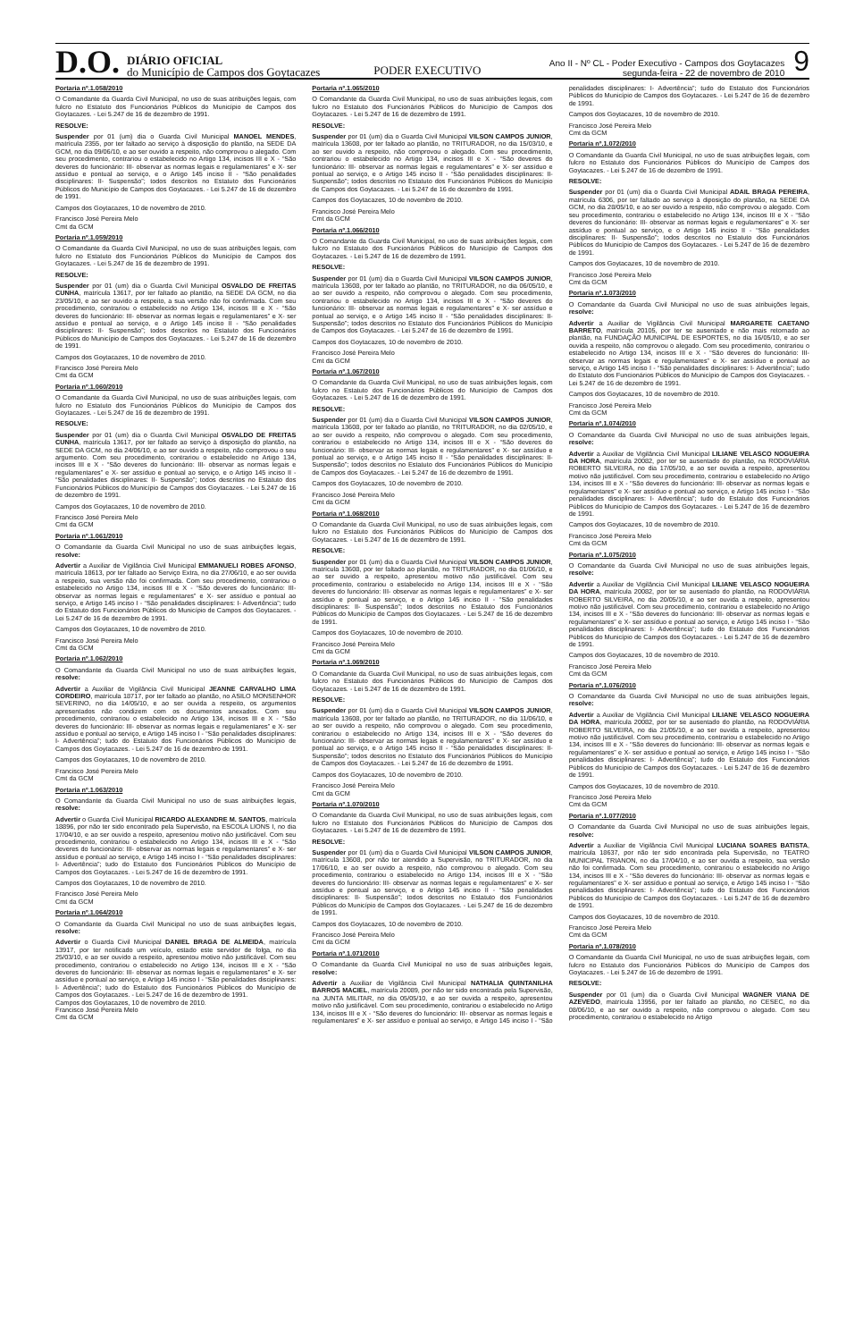D.O. DIÁRIO OFICIAL
do Município de Campos dos Goytacazes PODER EXECUTIVO Ano II - Nº CL - Poder Executivo - Campos dos Goytacazes
segunda-feira - 22 de novembro de 2010 9
Portaria nº.1.058/2010
O Comandante da Guarda Civil Municipal, no uso de suas atribuições legais, com fulcro no Estatuto dos Funcionários Públicos do Município de Campos dos Goytacazes. - Lei 5.247 de 16 de dezembro de 1991.
RESOLVE:
Suspender por 01 (um) dia o Guarda Civil Municipal MANOEL MENDES, matrícula 2355, por ter faltado ao serviço à disposição do plantão, na SEDE DA GCM, no dia 09/06/10, e ao ser ouvido a respeito, não comprovou o alegado. Com seu procedimento, contrariou o estabelecido no Artigo 134, incisos III e X - “São deveres do funcionário: III- observar as normas legais e regulamentares” e X- ser assíduo e pontual ao serviço, e o Artigo 145 inciso II - “São penalidades disciplinares: II- Suspensão”; todos descritos no Estatuto dos Funcionários Públicos do Município de Campos dos Goytacazes. - Lei 5.247 de 16 de dezembro de 1991.
Campos dos Goytacazes, 10 de novembro de 2010.
Francisco José Pereira Melo
Cmt da GCM
Portaria nº.1.059/2010
O Comandante da Guarda Civil Municipal, no uso de suas atribuições legais, com fulcro no Estatuto dos Funcionários Públicos do Município de Campos dos Goytacazes. - Lei 5.247 de 16 de dezembro de 1991.
RESOLVE:
Suspender por 01 (um) dia o Guarda Civil Municipal OSVALDO DE FREITAS CUNHA, matrícula 13617, por ter faltado ao plantão, na SEDE DA GCM, no dia 23/05/10, e ao ser ouvido a respeito, a sua versão não foi confirmada. Com seu procedimento, contrariou o estabelecido no Artigo 134, incisos III e X - “São deveres do funcionário: III- observar as normas legais e regulamentares” e X- ser assíduo e pontual ao serviço, e o Artigo 145 inciso II - “São penalidades disciplinares: II- Suspensão”; todos descritos no Estatuto dos Funcionários Públicos do Município de Campos dos Goytacazes. - Lei 5.247 de 16 de dezembro de 1991.
Campos dos Goytacazes, 10 de novembro de 2010.
Francisco José Pereira Melo
Cmt da GCM
Portaria nº.1.060/2010
O Comandante da Guarda Civil Municipal, no uso de suas atribuições legais, com fulcro no Estatuto dos Funcionários Públicos do Município de Campos dos Goytacazes. - Lei 5.247 de 16 de dezembro de 1991.
RESOLVE:
Suspender por 01 (um) dia o Guarda Civil Municipal OSVALDO DE FREITAS CUNHA, matrícula 13617, por ter faltado ao serviço à disposição do plantão, na SEDE DA GCM, no dia 24/06/10, e ao ser ouvido a respeito, não comprovou o seu argumento. Com seu procedimento, contrariou o estabelecido no Artigo 134, incisos III e X - “São deveres do funcionário: III- observar as normas legais e regulamentares” e X- ser assíduo e pontual ao serviço, e o Artigo 145 inciso II - “São penalidades disciplinares: II- Suspensão”; todos descritos no Estatuto dos Funcionários Públicos do Município de Campos dos Goytacazes. - Lei 5.247 de 16 de dezembro de 1991.
Campos dos Goytacazes, 10 de novembro de 2010.
Francisco José Pereira Melo
Cmt da GCM
Portaria nº.1.061/2010
O Comandante da Guarda Civil Municipal no uso de suas atribuições legais, resolve:
Advertir a Auxiliar de Vigilância Civil Municipal EMMANUELI ROBES AFONSO, matrícula 18613, por ter faltado ao Serviço Extra, no dia 27/06/10, e ao ser ouvida a respeito, sua versão não foi confirmada. Com seu procedimento, contrariou o estabelecido no Artigo 134, incisos III e X - “São deveres do funcionário: III- observar as normas legais e regulamentares” e X- ser assíduo e pontual ao serviço, e Artigo 145 inciso I - “São penalidades disciplinares: I- Advertência”; tudo do Estatuto dos Funcionários Públicos do Município de Campos dos Goytacazes. - Lei 5.247 de 16 de dezembro de 1991.
Campos dos Goytacazes, 10 de novembro de 2010.
Francisco José Pereira Melo
Cmt da GCM
Portaria nº.1.062/2010
O Comandante da Guarda Civil Municipal no uso de suas atribuições legais, resolve:
Advertir a Auxiliar de Vigilância Civil Municipal JEANNE CARVALHO LIMA CORDEIRO, matrícula 18717, por ter faltado ao plantão, no ASILO MONSENHOR SEVERINO, no dia 14/05/10, e ao ser ouvida a respeito, os argumentos apresentados não condizem com os documentos anexados. Com seu procedimento, contrariou o estabelecido no Artigo 134, incisos III e X - “São deveres do funcionário: III- observar as normas legais e regulamentares” e X- ser assíduo e pontual ao serviço, e Artigo 145 inciso I - “São penalidades disciplinares: I- Advertência”; tudo do Estatuto dos Funcionários Públicos do Município de Campos dos Goytacazes. - Lei 5.247 de 16 de dezembro de 1991.
Campos dos Goytacazes, 10 de novembro de 2010.
Francisco José Pereira Melo
Cmt da GCM
Portaria nº.1.063/2010
O Comandante da Guarda Civil Municipal no uso de suas atribuições legais, resolve:
Advertir o Guarda Civil Municipal RICARDO ALEXANDRE M. SANTOS, matrícula 18896, por não ter sido encontrado pela Supervisão, na ESCOLA LIONS I, no dia 17/04/10, e ao ser ouvido a respeito, apresentou motivo não justificável. Com seu procedimento, contrariou o estabelecido no Artigo 134, incisos III e X - “São deveres do funcionário: III- observar as normas legais e regulamentares” e X- ser assíduo e pontual ao serviço, e Artigo 145 inciso I - “São penalidades disciplinares: I- Advertência”; tudo do Estatuto dos Funcionários Públicos do Município de Campos dos Goytacazes. - Lei 5.247 de 16 de dezembro de 1991.
Campos dos Goytacazes, 10 de novembro de 2010.
Francisco José Pereira Melo
Cmt da GCM
Portaria nº.1.064/2010
O Comandante da Guarda Civil Municipal no uso de suas atribuições legais, resolve:
Advertir o Guarda Civil Municipal DANIEL BRAGA DE ALMEIDA, matrícula 13917, por ter notificado um veículo, estado este servidor de folga, no dia 25/03/10, e ao ser ouvido a respeito, apresentou motivo não justificável. Com seu procedimento, contrariou o estabelecido no Artigo 134, incisos III e X - “São deveres do funcionário: III- observar as normas legais e regulamentares” e X- ser assíduo e pontual ao serviço, e Artigo 145 inciso I - “São penalidades disciplinares: I- Advertência”; tudo do Estatuto dos Funcionários Públicos do Município de Campos dos Goytacazes. - Lei 5.247 de 16 de dezembro de 1991.
Campos dos Goytacazes, 10 de novembro de 2010.
Francisco José Pereira Melo
Cmt da GCM
Portaria nº.1.065/2010
O Comandante da Guarda Civil Municipal, no uso de suas atribuições legais, com fulcro no Estatuto dos Funcionários Públicos do Município de Campos dos Goytacazes. - Lei 5.247 de 16 de dezembro de 1991.
RESOLVE:
Suspender por 01 (um) dia o Guarda Civil Municipal VILSON CAMPOS JUNIOR, matrícula 13608, por ter faltado ao plantão, no TRITURADOR, no dia 15/03/10, e ao ser ouvido a respeito, não comprovou o alegado. Com seu procedimento, contrariou o estabelecido no Artigo 134, incisos III e X - “São deveres do funcionário: III- observar as normas legais e regulamentares” e X- ser assíduo e pontual ao serviço, e o Artigo 145 inciso II - “São penalidades disciplinares: II- Suspensão”; todos descritos no Estatuto dos Funcionários Públicos do Município de Campos dos Goytacazes. - Lei 5.247 de 16 de dezembro de 1991.
Campos dos Goytacazes, 10 de novembro de 2010.
Francisco José Pereira Melo
Cmt da GCM
Portaria nº.1.066/2010
O Comandante da Guarda Civil Municipal, no uso de suas atribuições legais, com fulcro no Estatuto dos Funcionários Públicos do Município de Campos dos Goytacazes. - Lei 5.247 de 16 de dezembro de 1991.
RESOLVE:
Suspender por 01 (um) dia o Guarda Civil Municipal VILSON CAMPOS JUNIOR, matrícula 13608, por ter faltado ao plantão, no TRITURADOR, no dia 06/05/10, e ao ser ouvido a respeito, não comprovou o alegado. Com seu procedimento, contrariou o estabelecido no Artigo 134, incisos III e X - “São deveres do funcionário: III- observar as normas legais e regulamentares” e X- ser assíduo e pontual ao serviço, e o Artigo 145 inciso II - “São penalidades disciplinares: II- Suspensão”; todos descritos no Estatuto dos Funcionários Públicos do Município de Campos dos Goytacazes. - Lei 5.247 de 16 de dezembro de 1991.
Campos dos Goytacazes, 10 de novembro de 2010.
Francisco José Pereira Melo
Cmt da GCM
Portaria nº.1.067/2010
O Comandante da Guarda Civil Municipal, no uso de suas atribuições legais, com fulcro no Estatuto dos Funcionários Públicos do Município de Campos dos Goytacazes. - Lei 5.247 de 16 de dezembro de 1991.
RESOLVE:
Suspender por 01 (um) dia o Guarda Civil Municipal VILSON CAMPOS JUNIOR, matrícula 13608, por ter faltado ao plantão, no TRITURADOR, no dia 02/05/10, e ao ser ouvido a respeito, não comprovou o alegado. Com seu procedimento, contrariou o estabelecido no Artigo 134, incisos III e X - “São deveres do funcionário: III- observar as normas legais e regulamentares” e X- ser assíduo e pontual ao serviço, e o Artigo 145 inciso II - “São penalidades disciplinares: II- Suspensão”; todos descritos no Estatuto dos Funcionários Públicos do Município de Campos dos Goytacazes. - Lei 5.247 de 16 de dezembro de 1991.
Campos dos Goytacazes, 10 de novembro de 2010.
Francisco José Pereira Melo
Cmt da GCM
Portaria nº.1.068/2010
O Comandante da Guarda Civil Municipal, no uso de suas atribuições legais, com fulcro no Estatuto dos Funcionários Públicos do Município de Campos dos Goytacazes. - Lei 5.247 de 16 de dezembro de 1991.
RESOLVE:
Suspender por 01 (um) dia o Guarda Civil Municipal VILSON CAMPOS JUNIOR, matrícula 13608, por ter faltado ao plantão, no TRITURADOR, no dia 01/06/10, e ao ser ouvido a respeito, apresentou motivo não justificável. Com seu procedimento, contrariou o estabelecido no Artigo 134, incisos III e X - “São deveres do funcionário: III- observar as normas legais e regulamentares” e X- ser assíduo e pontual ao serviço, e o Artigo 145 inciso II - “São penalidades disciplinares: II- Suspensão”; todos descritos no Estatuto dos Funcionários Públicos do Município de Campos dos Goytacazes. - Lei 5.247 de 16 de dezembro de 1991.
Campos dos Goytacazes, 10 de novembro de 2010.
Francisco José Pereira Melo
Cmt da GCM
Portaria nº.1.069/2010
O Comandante da Guarda Civil Municipal, no uso de suas atribuições legais, com fulcro no Estatuto dos Funcionários Públicos do Município de Campos dos Goytacazes. - Lei 5.247 de 16 de dezembro de 1991.
RESOLVE:
Suspender por 01 (um) dia o Guarda Civil Municipal VILSON CAMPOS JUNIOR, matrícula 13608, por ter faltado ao plantão, no TRITURADOR, no dia 11/06/10, e ao ser ouvido a respeito, não comprovou o alegado. Com seu procedimento, contrariou o estabelecido no Artigo 134, incisos III e X - “São deveres do funcionário: III- observar as normas legais e regulamentares” e X- ser assíduo e pontual ao serviço, e o Artigo 145 inciso II - “São penalidades disciplinares: II- Suspensão”; todos descritos no Estatuto dos Funcionários Públicos do Município de Campos dos Goytacazes. - Lei 5.247 de 16 de dezembro de 1991.
Campos dos Goytacazes, 10 de novembro de 2010.
Francisco José Pereira Melo
Cmt da GCM
Portaria nº.1.070/2010
O Comandante da Guarda Civil Municipal, no uso de suas atribuições legais, com fulcro no Estatuto dos Funcionários Públicos do Município de Campos dos Goytacazes. - Lei 5.247 de 16 de dezembro de 1991.
RESOLVE:
Suspender por 01 (um) dia o Guarda Civil Municipal VILSON CAMPOS JUNIOR, matrícula 13608, por não ter atendido a Supervisão, no TRITURADOR, no dia 17/06/10, e ao ser ouvido a respeito, não comprovou o alegado. Com seu procedimento, contrariou o estabelecido no Artigo 134, incisos III e X - “São deveres do funcionário: III- observar as normas legais e regulamentares” e X- ser assíduo e pontual ao serviço, e o Artigo 145 inciso II - “São penalidades disciplinares: II- Suspensão”; todos descritos no Estatuto dos Funcionários Públicos do Município de Campos dos Goytacazes. - Lei 5.247 de 16 de dezembro de 1991.
Campos dos Goytacazes, 10 de novembro de 2010.
Francisco José Pereira Melo
Cmt da GCM
Portaria nº.1.071/2010
O Comandante da Guarda Civil Municipal no uso de suas atribuições legais, resolve:
Advertir a Auxiliar de Vigilância Civil Municipal NATHALIA QUINTANILHA BARROS MACIEL, matrícula 20089, por não ter sido encontrada pela Supervisão, na JUNTA MILITAR, no dia 05/05/10, e ao ser ouvida a respeito, apresentou motivo não justificável. Com seu procedimento, contrariou o estabelecido no Artigo 134, incisos III e X - “São deveres do funcionário: III- observar as normas legais e regulamentares” e X- ser assíduo e pontual ao serviço, e Artigo 145 inciso I - “São penalidades disciplinares: I- Advertência”; tudo do Estatuto dos Funcionários Públicos do Município de Campos dos Goytacazes. - Lei 5.247 de 16 de dezembro de 1991.
Campos dos Goytacazes, 10 de novembro de 2010.
Francisco José Pereira Melo
Cmt da GCM
Portaria nº.1.072/2010
O Comandante da Guarda Civil Municipal, no uso de suas atribuições legais, com fulcro no Estatuto dos Funcionários Públicos do Município de Campos dos Goytacazes. - Lei 5.247 de 16 de dezembro de 1991.
RESOLVE:
Suspender por 01 (um) dia o Guarda Civil Municipal ADAIL BRAGA PEREIRA, matrícula 6306, por ter faltado ao serviço à diposição do plantão, na SEDE DA GCM, no dia 28/05/10, e ao ser ouvido a respeito, não comprovou o alegado. Com seu procedimento, contrariou o estabelecido no Artigo 134, incisos III e X - “São deveres do funcionário: III- observar as normas legais e regulamentares” e X- ser assíduo e pontual ao serviço, e o Artigo 145 inciso II - “São penalidades disciplinares: II- Suspensão”; todos descritos no Estatuto dos Funcionários Públicos do Município de Campos dos Goytacazes. - Lei 5.247 de 16 de dezembro de 1991.
Campos dos Goytacazes, 10 de novembro de 2010.
Francisco José Pereira Melo
Cmt da GCM
Portaria nº.1.073/2010
O Comandante da Guarda Civil Municipal no uso de suas atribuições legais, resolve:
Advertir a Auxiliar de Vigilância Civil Municipal MARGARETE CAETANO BARRETO, matrícula 20105, por ter se ausentado e não mais retornado ao plantão, na FUNDAÇÃO MUNICIPAL DE ESPORTES, no dia 16/05/10, e ao ser ouvida a respeito, não comprovou o alegado. Com seu procedimento, contrariou o estabelecido no Artigo 134, incisos III e X - “São deveres do funcionário: III- observar as normas legais e regulamentares” e X- ser assíduo e pontual ao serviço, e Artigo 145 inciso I - “São penalidades disciplinares: I- Advertência”; tudo do Estatuto dos Funcionários Públicos do Município de Campos dos Goytacazes. - Lei 5.247 de 16 de dezembro de 1991.
Campos dos Goytacazes, 10 de novembro de 2010.
Francisco José Pereira Melo
Cmt da GCM
Portaria nº.1.074/2010
O Comandante da Guarda Civil Municipal no uso de suas atribuições legais, resolve:
Advertir a Auxiliar de Vigilância Civil Municipal LILIANE VELASCO NOGUEIRA DA HORA, matrícula 20082, por ter se ausentado do plantão, na RODOVIÁRIA ROBERTO SILVEIRA, no dia 17/05/10, e ao ser ouvida a respeito, apresentou motivo não justificável. Com seu procedimento, contrariou o estabelecido no Artigo 134, incisos III e X - “São deveres do funcionário: III- observar as normas legais e regulamentares” e X- ser assíduo e pontual ao serviço, e Artigo 145 inciso I - “São penalidades disciplinares: I- Advertência”; tudo do Estatuto dos Funcionários Públicos do Município de Campos dos Goytacazes. - Lei 5.247 de 16 de dezembro de 1991.
Campos dos Goytacazes, 10 de novembro de 2010.
Francisco José Pereira Melo
Cmt da GCM
Portaria nº.1.075/2010
O Comandante da Guarda Civil Municipal no uso de suas atribuições legais, resolve:
Advertir a Auxiliar de Vigilância Civil Municipal LILIANE VELASCO NOGUEIRA DA HORA, matrícula 20082, por ter se ausentado do plantão, na RODOVIÁRIA ROBERTO SILVEIRA, no dia 20/05/10, e ao ser ouvida a respeito, apresentou motivo não justificável. Com seu procedimento, contrariou o estabelecido no Artigo 134, incisos III e X - “São deveres do funcionário: III- observar as normas legais e regulamentares” e X- ser assíduo e pontual ao serviço, e Artigo 145 inciso I - “São penalidades disciplinares: I- Advertência”; tudo do Estatuto dos Funcionários Públicos do Município de Campos dos Goytacazes. - Lei 5.247 de 16 de dezembro de 1991.
Campos dos Goytacazes, 10 de novembro de 2010.
Francisco José Pereira Melo
Cmt da GCM
Portaria nº.1.076/2010
O Comandante da Guarda Civil Municipal no uso de suas atribuições legais, resolve:
Advertir a Auxiliar de Vigilância Civil Municipal LILIANE VELASCO NOGUEIRA DA HORA, matrícula 20082, por ter se ausentado do plantão, na RODOVIÁRIA ROBERTO SILVEIRA, no dia 21/05/10, e ao ser ouvida a respeito, apresentou motivo não justificável. Com seu procedimento, contrariou o estabelecido no Artigo 134, incisos III e X - “São deveres do funcionário: III- observar as normas legais e regulamentares” e X- ser assíduo e pontual ao serviço, e Artigo 145 inciso I - “São penalidades disciplinares: I- Advertência”; tudo do Estatuto dos Funcionários Públicos do Município de Campos dos Goytacazes. - Lei 5.247 de 16 de dezembro de 1991.
Campos dos Goytacazes, 10 de novembro de 2010.
Francisco José Pereira Melo
Cmt da GCM
Portaria nº.1.077/2010
O Comandante da Guarda Civil Municipal no uso de suas atribuições legais, resolve:
Advertir a Auxiliar de Vigilância Civil Municipal LUCIANA SOARES BATISTA, matrícula 18637, por não ter sido encontrada pela Supervisão, no TEATRO MUNICIPAL TRIANON, no dia 17/04/10, e ao ser ouvida a respeito, sua versão não foi confirmada. Com seu procedimento, contrariou o estabelecido no Artigo 134, incisos III e X - “São deveres do funcionário: III- observar as normas legais e regulamentares” e X- ser assíduo e pontual ao serviço, e Artigo 145 inciso I - “São penalidades disciplinares: I- Advertência”; tudo do Estatuto dos Funcionários Públicos do Município de Campos dos Goytacazes. - Lei 5.247 de 16 de dezembro de 1991.
Campos dos Goytacazes, 10 de novembro de 2010.
Francisco José Pereira Melo
Cmt da GCM
Portaria nº.1.078/2010
O Comandante da Guarda Civil Municipal, no uso de suas atribuições legais, com fulcro no Estatuto dos Funcionários Públicos do Município de Campos dos Goytacazes. - Lei 5.247 de 16 de dezembro de 1991.
RESOLVE:
Suspender por 01 (um) dia o Guarda Civil Municipal WAGNER VIANA DE AZEVEDO, matrícula 13956, por ter faltado ao plantão, no CESEC, no dia 08/06/10, e ao ser ouvido a respeito, não comprovou o alegado. Com seu procedimento, contrariou o estabelecido no Artigo